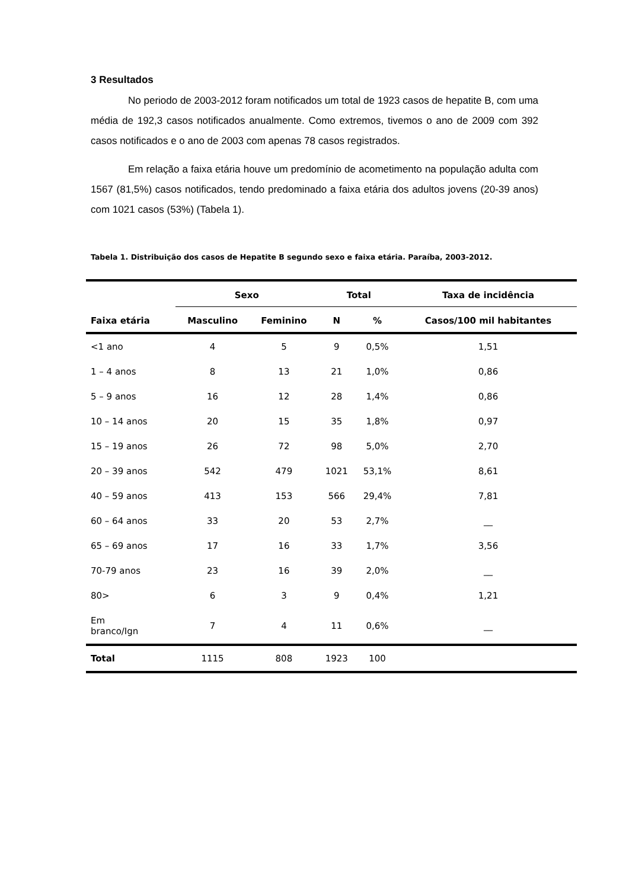3 Resultados
No periodo de 2003-2012 foram notificados um total de 1923 casos de hepatite B, com uma média de 192,3 casos notificados anualmente. Como extremos, tivemos o ano de 2009 com 392 casos notificados e o ano de 2003 com apenas 78 casos registrados.
Em relação a faixa etária houve um predomínio de acometimento na população adulta com 1567 (81,5%) casos notificados, tendo predominado a faixa etária dos adultos jovens (20-39 anos) com 1021 casos (53%) (Tabela 1).
Tabela 1. Distribuição dos casos de Hepatite B segundo sexo e faixa etária. Paraíba, 2003-2012.
| | Sexo | | Total | | Taxa de incidência |
| --- | --- | --- | --- | --- | --- |
| Faixa etária | Masculino | Feminino | N | % | Casos/100 mil habitantes |
| <1 ano | 4 | 5 | 9 | 0,5% | 1,51 |
| 1 – 4 anos | 8 | 13 | 21 | 1,0% | 0,86 |
| 5 – 9 anos | 16 | 12 | 28 | 1,4% | 0,86 |
| 10 – 14 anos | 20 | 15 | 35 | 1,8% | 0,97 |
| 15 – 19 anos | 26 | 72 | 98 | 5,0% | 2,70 |
| 20 – 39 anos | 542 | 479 | 1021 | 53,1% | 8,61 |
| 40 – 59 anos | 413 | 153 | 566 | 29,4% | 7,81 |
| 60 – 64 anos | 33 | 20 | 53 | 2,7% | __ |
| 65 – 69 anos | 17 | 16 | 33 | 1,7% | 3,56 |
| 70-79 anos | 23 | 16 | 39 | 2,0% | __ |
| 80> | 6 | 3 | 9 | 0,4% | 1,21 |
| Em branco/Ign | 7 | 4 | 11 | 0,6% | __ |
| Total | 1115 | 808 | 1923 | 100 | |